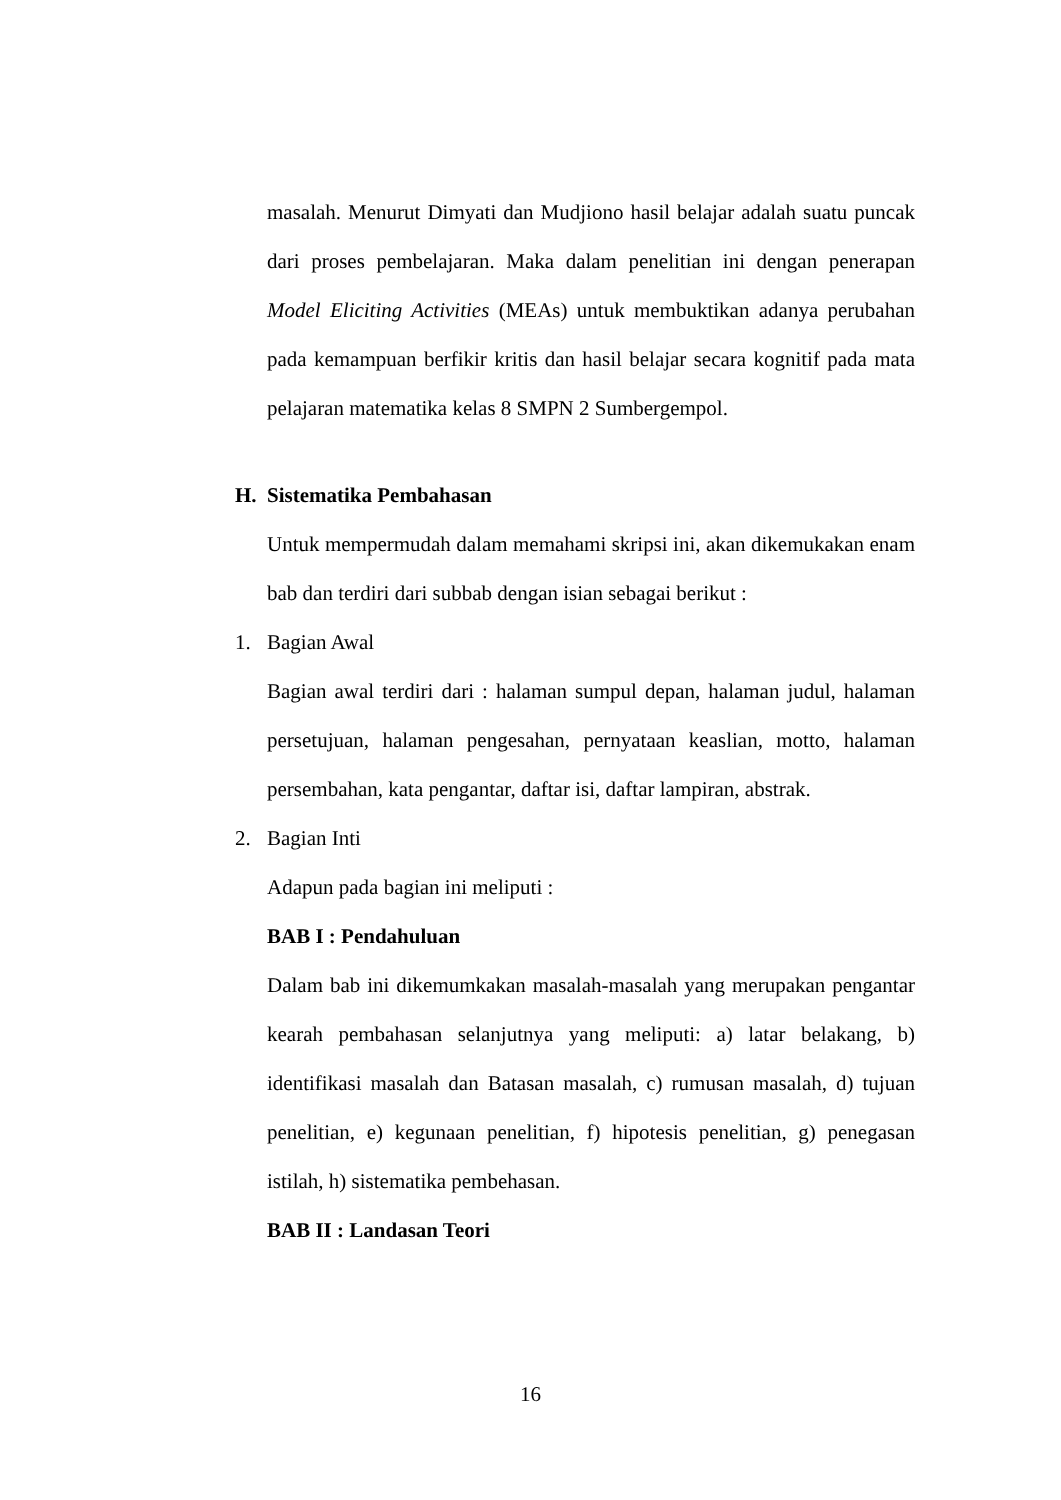masalah. Menurut Dimyati dan Mudjiono hasil belajar adalah suatu puncak dari proses pembelajaran. Maka dalam penelitian ini dengan penerapan Model Eliciting Activities (MEAs) untuk membuktikan adanya perubahan pada kemampuan berfikir kritis dan hasil belajar secara kognitif pada mata pelajaran matematika kelas 8 SMPN 2 Sumbergempol.
H. Sistematika Pembahasan
Untuk mempermudah dalam memahami skripsi ini, akan dikemukakan enam bab dan terdiri dari subbab dengan isian sebagai berikut :
1. Bagian Awal
Bagian awal terdiri dari : halaman sumpul depan, halaman judul, halaman persetujuan, halaman pengesahan, pernyataan keaslian, motto, halaman persembahan, kata pengantar, daftar isi, daftar lampiran, abstrak.
2. Bagian Inti
Adapun pada bagian ini meliputi :
BAB I : Pendahuluan
Dalam bab ini dikemumkakan masalah-masalah yang merupakan pengantar kearah pembahasan selanjutnya yang meliputi: a) latar belakang, b) identifikasi masalah dan Batasan masalah, c) rumusan masalah, d) tujuan penelitian, e) kegunaan penelitian, f) hipotesis penelitian, g) penegasan istilah, h) sistematika pembehasan.
BAB II : Landasan Teori
16